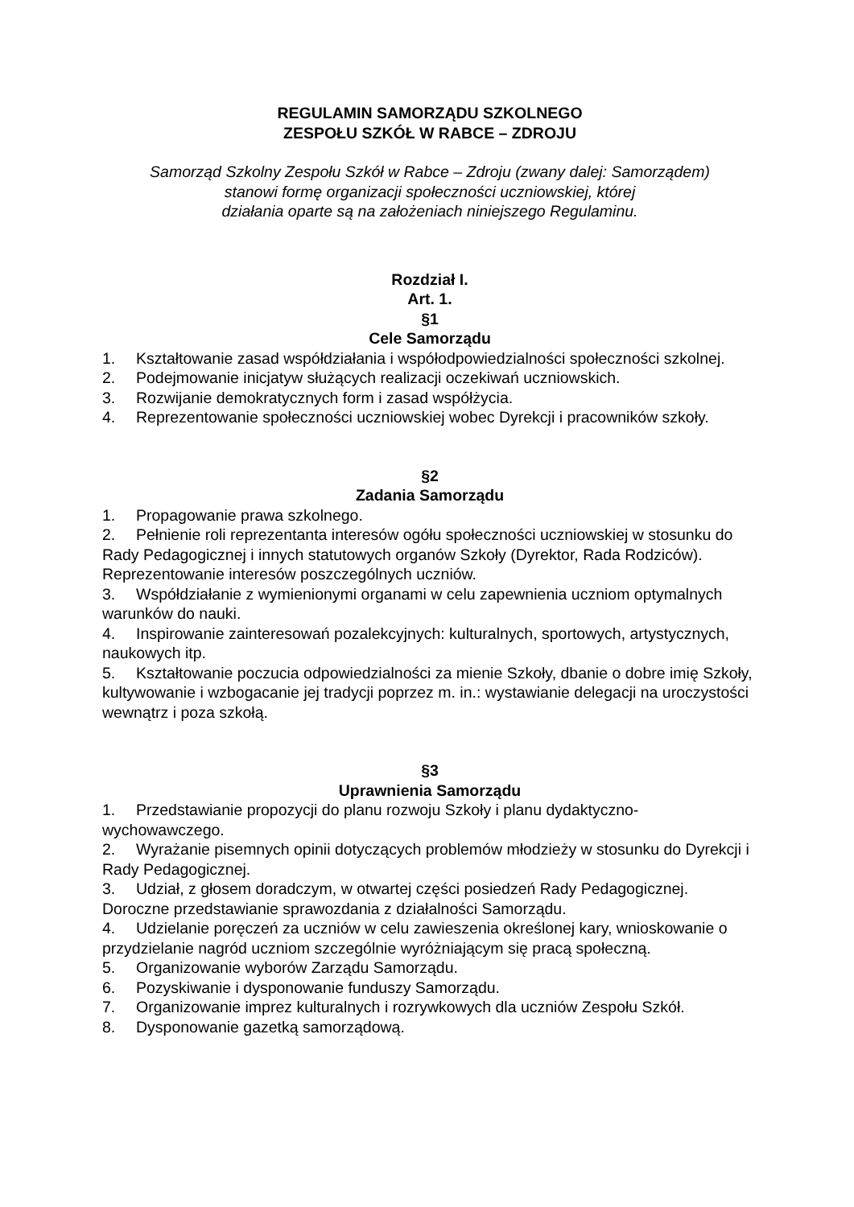REGULAMIN SAMORZĄDU SZKOLNEGO
ZESPOŁU SZKÓŁ W RABCE – ZDROJU
Samorząd Szkolny Zespołu Szkół w Rabce – Zdroju (zwany dalej: Samorządem)
stanowi formę organizacji społeczności uczniowskiej, której
działania oparte są na założeniach niniejszego Regulaminu.
Rozdział I.
Art. 1.
§1
Cele Samorządu
1. Kształtowanie zasad współdziałania i współodpowiedzialności społeczności szkolnej.
2. Podejmowanie inicjatyw służących realizacji oczekiwań uczniowskich.
3. Rozwijanie demokratycznych form i zasad współżycia.
4. Reprezentowanie społeczności uczniowskiej wobec Dyrekcji i pracowników szkoły.
§2
Zadania Samorządu
1. Propagowanie prawa szkolnego.
2. Pełnienie roli reprezentanta interesów ogółu społeczności uczniowskiej w stosunku do Rady Pedagogicznej i innych statutowych organów Szkoły (Dyrektor, Rada Rodziców). Reprezentowanie interesów poszczególnych uczniów.
3. Współdziałanie z wymienionymi organami w celu zapewnienia uczniom optymalnych warunków do nauki.
4. Inspirowanie zainteresowań pozalekcyjnych: kulturalnych, sportowych, artystycznych, naukowych itp.
5. Kształtowanie poczucia odpowiedzialności za mienie Szkoły, dbanie o dobre imię Szkoły, kultywowanie i wzbogacanie jej tradycji poprzez m. in.: wystawianie delegacji na uroczystości wewnątrz i poza szkołą.
§3
Uprawnienia Samorządu
1. Przedstawianie propozycji do planu rozwoju Szkoły i planu dydaktyczno-wychowawczego.
2. Wyrażanie pisemnych opinii dotyczących problemów młodzieży w stosunku do Dyrekcji i Rady Pedagogicznej.
3. Udział, z głosem doradczym, w otwartej części posiedzeń Rady Pedagogicznej. Doroczne przedstawianie sprawozdania z działalności Samorządu.
4. Udzielanie poręczeń za uczniów w celu zawieszenia określonej kary, wnioskowanie o przydzielanie nagród uczniom szczególnie wyróżniającym się pracą społeczną.
5. Organizowanie wyborów Zarządu Samorządu.
6. Pozyskiwanie i dysponowanie funduszy Samorządu.
7. Organizowanie imprez kulturalnych i rozrywkowych dla uczniów Zespołu Szkół.
8. Dysponowanie gazetką samorządową.